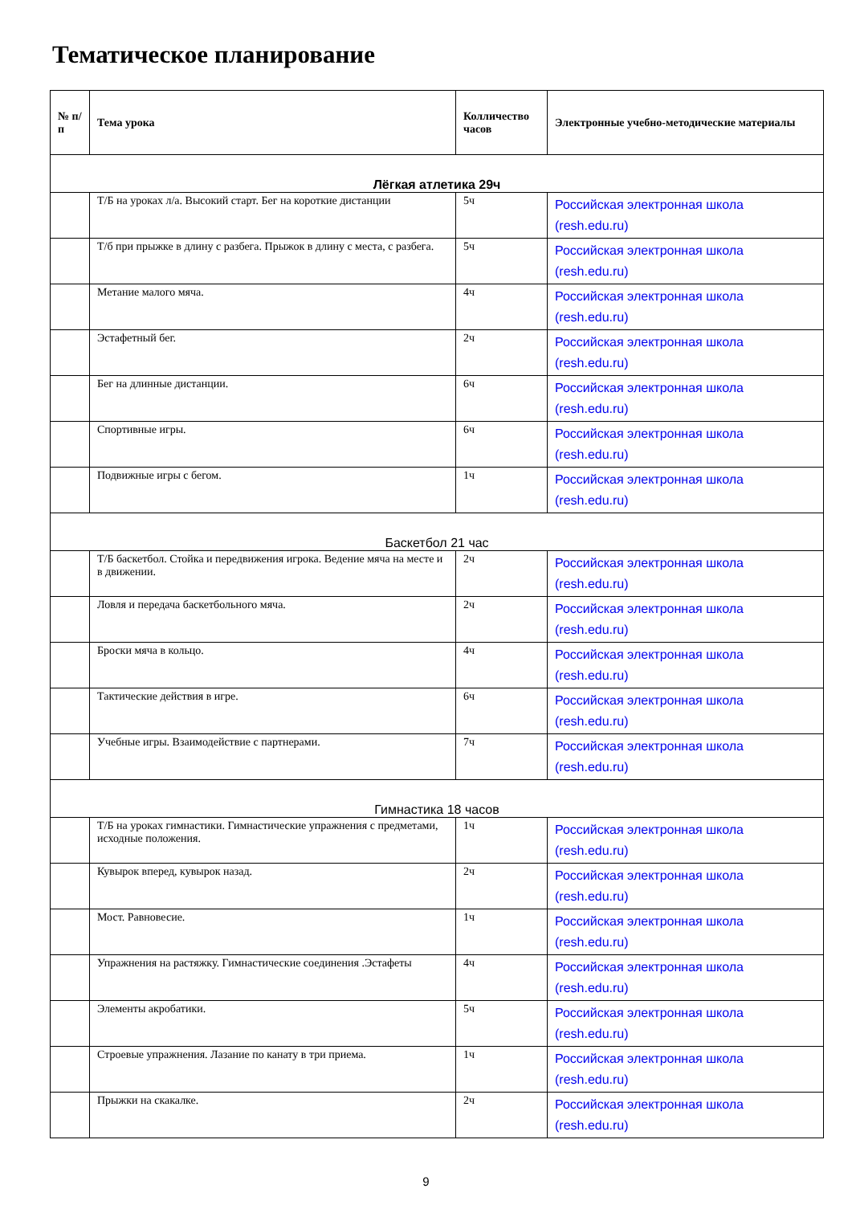Тематическое планирование
| № п/п | Тема урока | Колличество часов | Электронные учебно-методические материалы |
| --- | --- | --- | --- |
| Лёгкая атлетика 29ч | | | |
| | Т/Б на уроках л/а. Высокий старт. Бег на короткие дистанции | 5ч | Российская электронная школа (resh.edu.ru) |
| | Т/б при прыжке в длину с разбега. Прыжок в длину с места, с разбега. | 5ч | Российская электронная школа (resh.edu.ru) |
| | Метание малого мяча. | 4ч | Российская электронная школа (resh.edu.ru) |
| | Эстафетный бег. | 2ч | Российская электронная школа (resh.edu.ru) |
| | Бег на длинные дистанции. | 6ч | Российская электронная школа (resh.edu.ru) |
| | Спортивные игры. | 6ч | Российская электронная школа (resh.edu.ru) |
| | Подвижные игры с бегом. | 1ч | Российская электронная школа (resh.edu.ru) |
| Баскетбол 21 час | | | |
| | Т/Б баскетбол. Стойка и передвижения игрока. Ведение мяча на месте и в движении. | 2ч | Российская электронная школа (resh.edu.ru) |
| | Ловля и передача баскетбольного мяча. | 2ч | Российская электронная школа (resh.edu.ru) |
| | Броски мяча в кольцо. | 4ч | Российская электронная школа (resh.edu.ru) |
| | Тактические действия в игре. | 6ч | Российская электронная школа (resh.edu.ru) |
| | Учебные игры. Взаимодействие с партнерами. | 7ч | Российская электронная школа (resh.edu.ru) |
| Гимнастика 18 часов | | | |
| | Т/Б на уроках гимнастики. Гимнастические упражнения с предметами, исходные положения. | 1ч | Российская электронная школа (resh.edu.ru) |
| | Кувырок вперед, кувырок назад. | 2ч | Российская электронная школа (resh.edu.ru) |
| | Мост. Равновесие. | 1ч | Российская электронная школа (resh.edu.ru) |
| | Упражнения на растяжку. Гимнастические соединения .Эстафеты | 4ч | Российская электронная школа (resh.edu.ru) |
| | Элементы акробатики. | 5ч | Российская электронная школа (resh.edu.ru) |
| | Строевые упражнения. Лазание по канату в три приема. | 1ч | Российская электронная школа (resh.edu.ru) |
| | Прыжки на скакалке. | 2ч | Российская электронная школа (resh.edu.ru) |
9